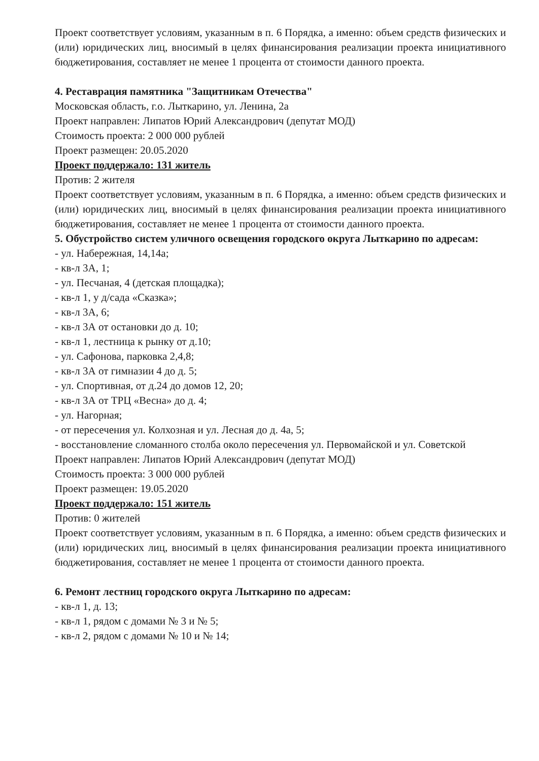Проект соответствует условиям, указанным в п. 6 Порядка, а именно: объем средств физических и (или) юридических лиц, вносимый в целях финансирования реализации проекта инициативного бюджетирования, составляет не менее 1 процента от стоимости данного проекта.
4. Реставрация памятника "Защитникам Отечества"
Московская область, г.о. Лыткарино, ул. Ленина, 2а
Проект направлен: Липатов Юрий Александрович (депутат МОД)
Стоимость проекта: 2 000 000 рублей
Проект размещен: 20.05.2020
Проект поддержало: 131 житель
Против: 2 жителя
Проект соответствует условиям, указанным в п. 6 Порядка, а именно: объем средств физических и (или) юридических лиц, вносимый в целях финансирования реализации проекта инициативного бюджетирования, составляет не менее 1 процента от стоимости данного проекта.
5. Обустройство систем уличного освещения городского округа Лыткарино по адресам:
- ул. Набережная, 14,14а;
- кв-л 3А, 1;
- ул. Песчаная, 4 (детская площадка);
- кв-л 1, у д/сада «Сказка»;
- кв-л 3А, 6;
- кв-л 3А от остановки до д. 10;
- кв-л 1, лестница к рынку от д.10;
- ул. Сафонова, парковка 2,4,8;
- кв-л 3А от гимназии 4 до д. 5;
- ул. Спортивная, от д.24 до домов 12, 20;
- кв-л 3А от ТРЦ «Весна» до д. 4;
- ул. Нагорная;
- от пересечения ул. Колхозная и ул. Лесная до д. 4а, 5;
- восстановление сломанного столба около пересечения ул. Первомайской и ул. Советской
Проект направлен: Липатов Юрий Александрович (депутат МОД)
Стоимость проекта: 3 000 000 рублей
Проект размещен: 19.05.2020
Проект поддержало: 151 житель
Против: 0 жителей
Проект соответствует условиям, указанным в п. 6 Порядка, а именно: объем средств физических и (или) юридических лиц, вносимый в целях финансирования реализации проекта инициативного бюджетирования, составляет не менее 1 процента от стоимости данного проекта.
6. Ремонт лестниц городского округа Лыткарино по адресам:
- кв-л 1, д. 13;
- кв-л 1, рядом с домами № 3 и № 5;
- кв-л 2, рядом с домами № 10 и № 14;